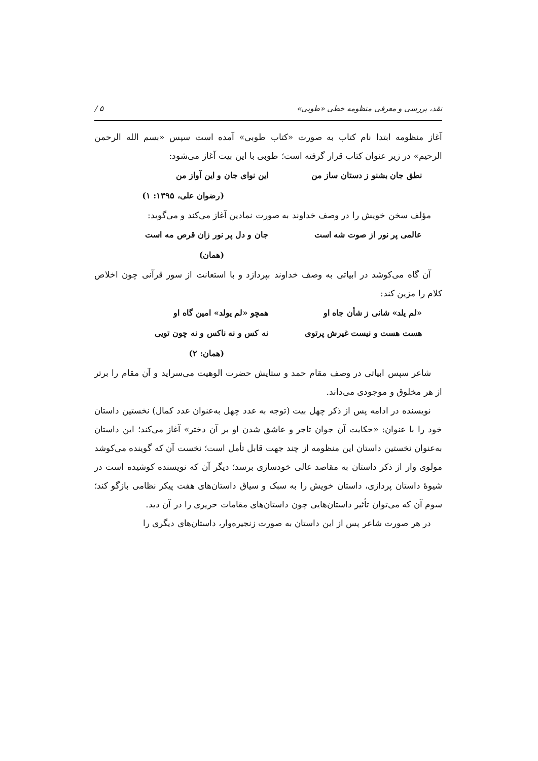نقد، بررسی و معرفی منظومه خطی «طوبی» ۵ /
آغاز منظومه ابتدا نام کتاب به صورت «کتاب طوبی» آمده است سپس «بسم الله الرحمن الرحیم» در زیر عنوان کتاب قرار گرفته است؛ طوبی با این بیت آغاز می‌شود:
نطق جان بشنو ز دستان ساز من این نوای جان و این آواز من
(رضوان علی، ۱۳۹۵: ۱)
مؤلف سخن خویش را در وصف خداوند به صورت نمادین آغاز می‌کند و می‌گوید:
عالمی پر نور از صوت شه است جان و دل پر نور زان قرص مه است
(همان)
آن گاه می‌کوشد در ابیاتی به وصف خداوند بپردازد و با استعانت از سور قرآنی چون اخلاص کلام را مزین کند:
«لم یلد» شانی ز شأن جاه او همچو «لم یولد» امین گاه او
هست هست و نیست غیرش پرتوی نه کس و نه ناکس و نه چون تویی
(همان: ۲)
شاعر سپس ابیاتی در وصف مقام حمد و ستایش حضرت الوهیت می‌سراید و آن مقام را برتر از هر مخلوق و موجودی می‌داند.
نویسنده در ادامه پس از ذکر چهل بیت (توجه به عدد چهل به‌عنوان عدد کمال) نخستین داستان خود را با عنوان: «حکایت آن جوان تاجر و عاشق شدن او بر آن دختر» آغاز می‌کند؛ این داستان به‌عنوان نخستین داستان این منظومه از چند جهت قابل تأمل است؛ نخست آن که گوینده می‌کوشد مولوی وار از ذکر داستان به مقاصد عالی خودسازی برسد؛ دیگر آن که نویسنده کوشیده است در شیوهٔ داستان پردازی، داستان خویش را به سبک و سیاق داستان‌های هفت پیکر نظامی بازگو کند؛ سوم آن که می‌توان تأثیر داستان‌هایی چون داستان‌های مقامات حریری را در آن دید.
در هر صورت شاعر پس از این داستان به صورت زنجیره‌وار، داستان‌های دیگری را